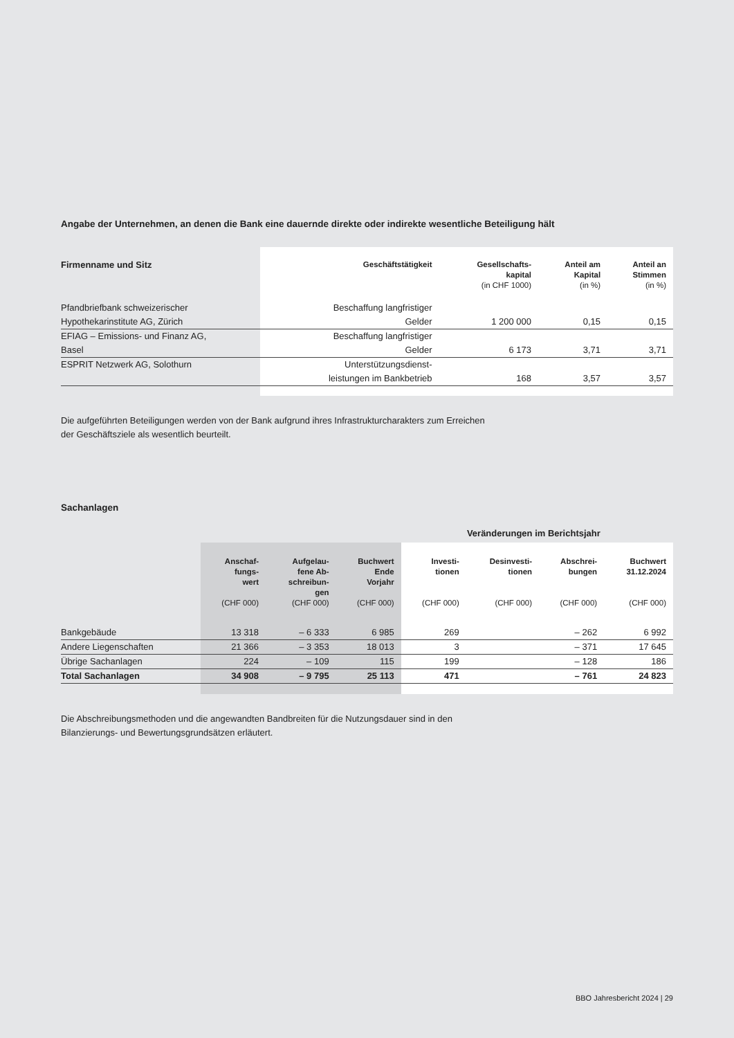Angabe der Unternehmen, an denen die Bank eine dauernde direkte oder indirekte wesentliche Beteiligung hält
| Firmenname und Sitz | Geschäftstätigkeit | Gesellschafts- kapital (in CHF 1000) | Anteil am Kapital (in %) | Anteil an Stimmen (in %) |
| --- | --- | --- | --- | --- |
| Pfandbriefbank schweizerischer Hypothekarinstitute AG, Zürich | Beschaffung langfristiger Gelder | 1 200 000 | 0,15 | 0,15 |
| EFIAG – Emissions- und Finanz AG, Basel | Beschaffung langfristiger Gelder | 6 173 | 3,71 | 3,71 |
| ESPRIT Netzwerk AG, Solothurn | Unterstützungsdienst- leistungen im Bankbetrieb | 168 | 3,57 | 3,57 |
Die aufgeführten Beteiligungen werden von der Bank aufgrund ihres Infrastrukturcharakters zum Erreichen
der Geschäftsziele als wesentlich beurteilt.
Sachanlagen
| | | | | Veränderungen im Berichtsjahr | | | |
| --- | --- | --- | --- | --- | --- | --- | --- |
| | Anschaf- fungs- wert (CHF 000) | Aufgelau- fene Ab- schreibun- gen (CHF 000) | Buchwert Ende Vorjahr (CHF 000) | Investi- tionen (CHF 000) | Desinvesti- tionen (CHF 000) | Abschrei- bungen (CHF 000) | Buchwert 31.12.2024 (CHF 000) |
| Bankgebäude | 13 318 | – 6 333 | 6 985 | 269 | | – 262 | 6 992 |
| Andere Liegenschaften | 21 366 | – 3 353 | 18 013 | 3 | | – 371 | 17 645 |
| Übrige Sachanlagen | 224 | – 109 | 115 | 199 | | – 128 | 186 |
| Total Sachanlagen | 34 908 | – 9 795 | 25 113 | 471 | | – 761 | 24 823 |
Die Abschreibungsmethoden und die angewandten Bandbreiten für die Nutzungsdauer sind in den
Bilanzierungs- und Bewertungsgrundsätzen erläutert.
BBO Jahresbericht 2024 | 29